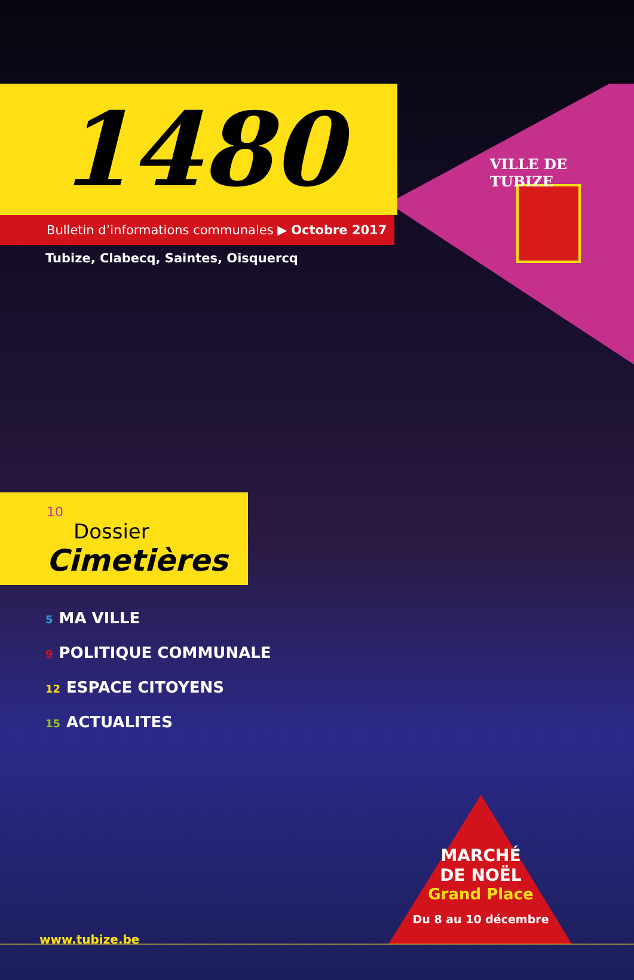VILLE DE TUBIZE
1480
Bulletin d’informations communales ▶ Octobre 2017
Tubize, Clabecq, Saintes, Oisquercq
10
Dossier
Cimetières
5 MA VILLE
9 POLITIQUE COMMUNALE
12 ESPACE CITOYENS
15 ACTUALITES
MARCHÉ
DE NOËL
Grand Place
Du 8 au 10 décembre
www.tubize.be